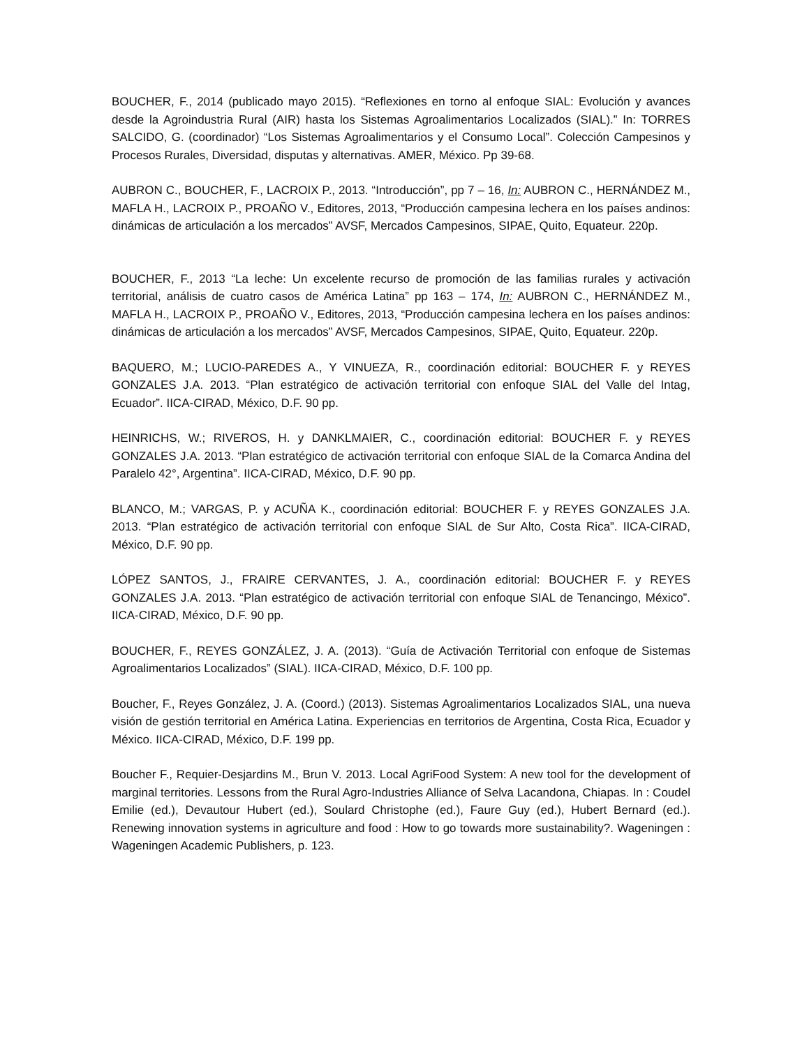BOUCHER, F., 2014 (publicado mayo 2015). “Reflexiones en torno al enfoque SIAL: Evolución y avances desde la Agroindustria Rural (AIR) hasta los Sistemas Agroalimentarios Localizados (SIAL).” In: TORRES SALCIDO, G. (coordinador) “Los Sistemas Agroalimentarios y el Consumo Local”. Colección Campesinos y Procesos Rurales, Diversidad, disputas y alternativas. AMER, México. Pp 39-68.
AUBRON C., BOUCHER, F., LACROIX P., 2013. “Introducción”, pp 7 – 16, In: AUBRON C., HERNÁNDEZ M., MAFLA H., LACROIX P., PROAÑO V., Editores, 2013, “Producción campesina lechera en los países andinos: dinámicas de articulación a los mercados” AVSF, Mercados Campesinos, SIPAE, Quito, Equateur. 220p.
BOUCHER, F., 2013 “La leche: Un excelente recurso de promoción de las familias rurales y activación territorial, análisis de cuatro casos de América Latina” pp 163 – 174, In: AUBRON C., HERNÁNDEZ M., MAFLA H., LACROIX P., PROAÑO V., Editores, 2013, “Producción campesina lechera en los países andinos: dinámicas de articulación a los mercados” AVSF, Mercados Campesinos, SIPAE, Quito, Equateur. 220p.
BAQUERO, M.; LUCIO-PAREDES A., Y VINUEZA, R., coordinación editorial: BOUCHER F. y REYES GONZALES J.A. 2013. “Plan estratégico de activación territorial con enfoque SIAL del Valle del Intag, Ecuador”. IICA-CIRAD, México, D.F. 90 pp.
HEINRICHS, W.; RIVEROS, H. y DANKLMAIER, C., coordinación editorial: BOUCHER F. y REYES GONZALES J.A. 2013. “Plan estratégico de activación territorial con enfoque SIAL de la Comarca Andina del Paralelo 42°, Argentina”. IICA-CIRAD, México, D.F. 90 pp.
BLANCO, M.; VARGAS, P. y ACUÑA K., coordinación editorial: BOUCHER F. y REYES GONZALES J.A. 2013. “Plan estratégico de activación territorial con enfoque SIAL de Sur Alto, Costa Rica”. IICA-CIRAD, México, D.F. 90 pp.
LÓPEZ SANTOS, J., FRAIRE CERVANTES, J. A., coordinación editorial: BOUCHER F. y REYES GONZALES J.A. 2013. “Plan estratégico de activación territorial con enfoque SIAL de Tenancingo, México”. IICA-CIRAD, México, D.F. 90 pp.
BOUCHER, F., REYES GONZÁLEZ, J. A. (2013). “Guía de Activación Territorial con enfoque de Sistemas Agroalimentarios Localizados” (SIAL). IICA-CIRAD, México, D.F. 100 pp.
Boucher, F., Reyes González, J. A. (Coord.) (2013). Sistemas Agroalimentarios Localizados SIAL, una nueva visión de gestión territorial en América Latina. Experiencias en territorios de Argentina, Costa Rica, Ecuador y México. IICA-CIRAD, México, D.F. 199 pp.
Boucher F., Requier-Desjardins M., Brun V. 2013. Local AgriFood System: A new tool for the development of marginal territories. Lessons from the Rural Agro-Industries Alliance of Selva Lacandona, Chiapas. In : Coudel Emilie (ed.), Devautour Hubert (ed.), Soulard Christophe (ed.), Faure Guy (ed.), Hubert Bernard (ed.). Renewing innovation systems in agriculture and food : How to go towards more sustainability?. Wageningen : Wageningen Academic Publishers, p. 123.